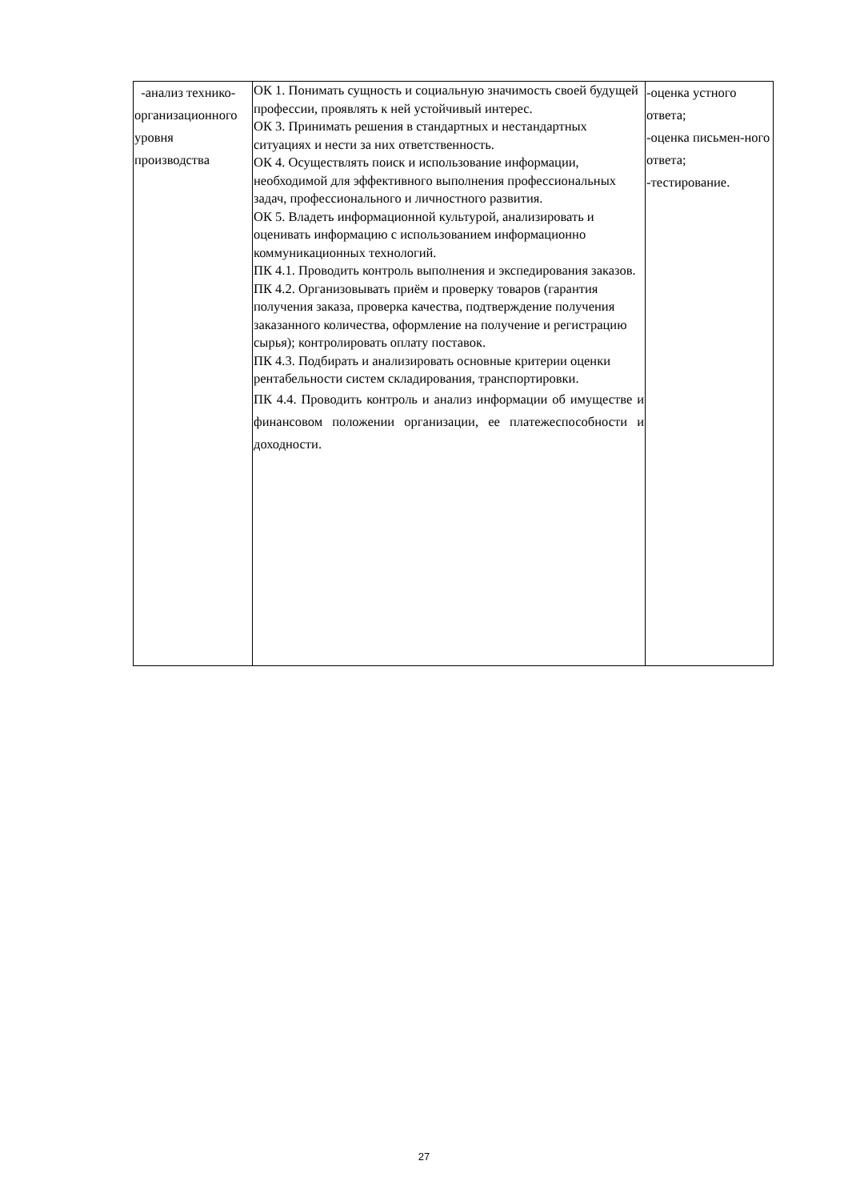| -анализ технико-организационного уровня производства | ОК 1. Понимать сущность и социальную значимость своей будущей профессии, проявлять к ней устойчивый интерес. ОК 3. Принимать решения в стандартных и нестандартных ситуациях и нести за них ответственность. ОК 4. Осуществлять поиск и использование информации, необходимой для эффективного выполнения профессиональных задач, профессионального и личностного развития. ОК 5. Владеть информационной культурой, анализировать и оценивать информацию с использованием информационно коммуникационных технологий. ПК 4.1. Проводить контроль выполнения и экспедирования заказов. ПК 4.2. Организовывать приём и проверку товаров (гарантия получения заказа, проверка качества, подтверждение получения заказанного количества, оформление на получение и регистрацию сырья); контролировать оплату поставок. ПК 4.3. Подбирать и анализировать основные критерии оценки рентабельности систем складирования, транспортировки. ПК 4.4. Проводить контроль и анализ информации об имуществе и финансовом положении организации, ее платежеспособности и доходности. | -оценка устного ответа; -оценка письмен-ного ответа; -тестирование. |
27